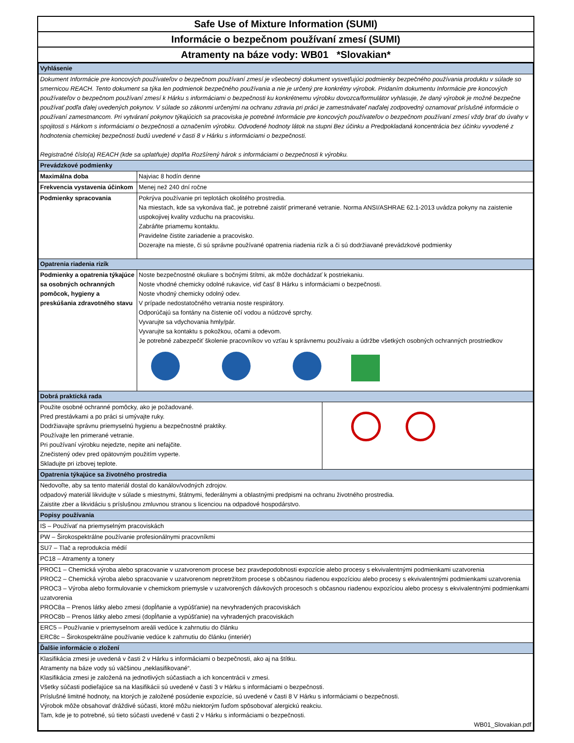Safe Use of Mixture Information (SUMI)
Informácie o bezpečnom používaní zmesí (SUMI)
Atramenty na báze vody: WB01 *Slovakian*
| Vyhlásenie | | |
| Dokument Informácie pre koncových používateľov o bezpečnom používaní zmesí je všeobecný dokument vysvetľujúci podmienky bezpečného používania produktu v súlade so smernicou REACH. Tento dokument sa týka len podmienok bezpečného používania a nie je určený pre konkrétny výrobok. Pridaním dokumentu Informácie pre koncových používateľov o bezpečnom používaní zmesí k Hárku s informáciami o bezpečnosti ku konkrétnemu výrobku dovozca/formulátor vyhlasuje, že daný výrobok je možné bezpečne používať podľa ďalej uvedených pokynov. V súlade so zákonmi určenými na ochranu zdravia pri práci je zamestnávateľ naďalej zodpovedný oznamovať príslušné informácie o používaní zamestnancom. Pri vytváraní pokynov týkajúcich sa pracoviska je potrebné Informácie pre koncových používateľov o bezpečnom používaní zmesí vždy brať do úvahy v spojitosti s Hárkom s informáciami o bezpečnosti a označením výrobku. Odvodené hodnoty látok na stupni Bez účinku a Predpokladaná koncentrácia bez účinku vyvodené z hodnotenia chemickej bezpečnosti budú uvedené v časti 8 v Hárku s informáciami o bezpečnosti. Registračné číslo(a) REACH (kde sa uplatňuje) doplňa Rozšírený hárok s informáciami o bezpečnosti k výrobku. | | |
| Prevádzkové podmienky | | |
| Maximálna doba | Najviac 8 hodín denne | |
| Frekvencia vystavenia účinkom | Menej než 240 dní ročne | |
| Podmienky spracovania | Pokrýva používanie pri teplotách okolitého prostredia. Na miestach, kde sa vykonáva tlač, je potrebné zaistiť primerané vetranie. Norma ANSI/ASHRAE 62.1-2013 uvádza pokyny na zaistenie uspokojivej kvality vzduchu na pracovisku. Zabráňte priamemu kontaktu. Pravidelne čistite zariadenie a pracovisko. Dozerajte na mieste, či sú správne používané opatrenia riadenia rizík a či sú dodržiavané prevádzkové podmienky | |
| Opatrenia riadenia rizík | | |
| Podmienky a opatrenia týkajúce sa osobných ochranných pomôcok, hygieny a preskúšania zdravotného stavu | Noste bezpečnostné okuliare s bočnými štítmi, ak môže dochádzať k postriekaniu. Noste vhodné chemicky odolné rukavice, viď časť 8 Hárku s informáciami o bezpečnosti. Noste vhodný chemicky odolný odev. V prípade nedostatočného vetrania noste respirátory. Odporúčajú sa fontány na čistenie očí vodou a núdzové sprchy. Vyvarujte sa vdychovania hmly/pár. Vyvarujte sa kontaktu s pokožkou, očami a odevom. Je potrebné zabezpečiť školenie pracovníkov vo vzťau k správnemu používaiu a údržbe všetkých osobných ochranných prostriedkov | |
| Dobrá praktická rada | | |
| Použite osobné ochranné pomôcky, ako je požadované. Pred prestávkami a po práci si umývajte ruky. Dodržiavajte správnu priemyselnú hygienu a bezpečnostné praktiky. Používajte len primerané vetranie. Pri používaní výrobku nejedzte, nepite ani nefajčite. Znečistený odev pred opätovným použitím vyperte. Skladujte pri izbovej teplote. | | |
| Opatrenia týkajúce sa životného prostredia | | |
| Nedovoľte, aby sa tento materiál dostal do kanálov/vodných zdrojov. odpadový materiál likvidujte v súlade s miestnymi, štátnymi, federálnymi a oblastnými predpismi na ochranu životného prostredia. Zaistite zber a likvidáciu s príslušnou zmluvnou stranou s licenciou na odpadové hospodárstvo. | | |
| Popisy používania | | |
| IS – Používať na priemyselným pracoviskách | | |
| PW – Širokospektrálne používanie profesionálnymi pracovníkmi | | |
| SU7 – Tlač a reprodukcia médií | | |
| PC18 – Atramenty a tonery | | |
| PROC1 – Chemická výroba alebo spracovanie v uzatvorenom procese bez pravdepodobnosti expozície alebo procesy s ekvivalentnými podmienkami uzatvorenia PROC2 – Chemická výroba alebo spracovanie v uzatvorenom nepretržitom procese s občasnou riadenou expozíciou alebo procesy s ekvivalentnými podmienkami uzatvorenia PROC3 – Výroba alebo formulovanie v chemickom priemysle v uzatvorených dávkových procesoch s občasnou riadenou expozíciou alebo procesy s ekvivalentnými podmienkami uzatvorenia PROC8a – Prenos látky alebo zmesi (dopĺňanie a vypúšťanie) na nevyhradených pracoviskách PROC8b – Prenos látky alebo zmesi (dopĺňanie a vypúšťanie) na vyhradených pracoviskách | | |
| ERC5 – Používanie v priemyselnom areáli vedúce k zahrnutiu do článku ERC8c – Širokospektrálne používanie vedúce k zahrnutiu do článku (interiér) | | |
| Ďalšie informácie o zložení | | |
| Klasifikácia zmesi je uvedená v časti 2 v Hárku s informáciami o bezpečnosti, ako aj na štítku. Atramenty na báze vody sú väčšinou „neklasifikované“. Klasifikácia zmesi je založená na jednotlivých súčastiach a ich koncentrácii v zmesi. Všetky súčasti podieľajúce sa na klasifikácii sú uvedené v časti 3 v Hárku s informáciami o bezpečnosti. Príslušné limitné hodnoty, na ktorých je založené posúdenie expozície, sú uvedené v časti 8 V Hárku s informáciami o bezpečnosti. Výrobok môže obsahovať dráždivé súčasti, ktoré môžu niektorým ľuďom spôsobovať alergickú reakciu. Tam, kde je to potrebné, sú tieto súčasti uvedené v časti 2 v Hárku s informáciami o bezpečnosti. WB01_Slovakian.pdf | | |